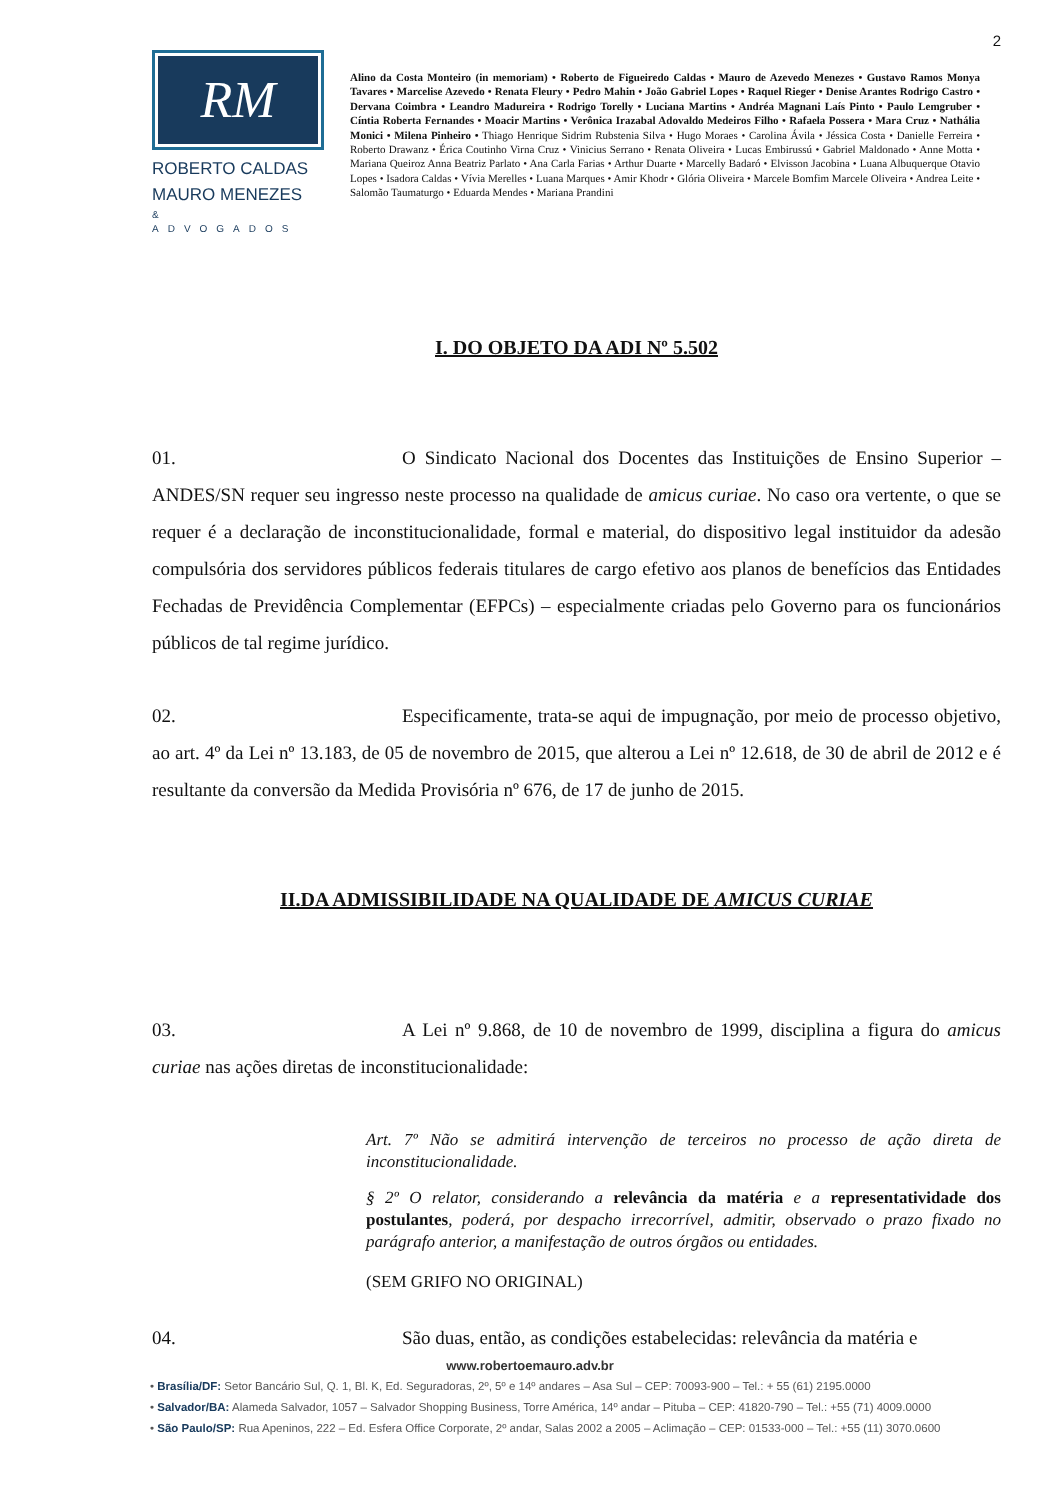2
RM
ROBERTO CALDAS
MAURO MENEZES
& ADVOGADOS
Alino da Costa Monteiro (in memoriam) • Roberto de Figueiredo Caldas • Mauro de Azevedo Menezes • Gustavo Ramos Monya Tavares • Marcelise Azevedo • Renata Fleury • Pedro Mahin • João Gabriel Lopes • Raquel Rieger • Denise Arantes Rodrigo Castro • Dervana Coimbra • Leandro Madureira • Rodrigo Torelly • Luciana Martins • Andréa Magnani Laís Pinto • Paulo Lemgruber • Cíntia Roberta Fernandes • Moacir Martins • Verônica Irazabal Adovaldo Medeiros Filho • Rafaela Possera • Mara Cruz • Nathália Monici • Milena Pinheiro • Thiago Henrique Sidrim Rubstenia Silva • Hugo Moraes • Carolina Ávila • Jéssica Costa • Danielle Ferreira • Roberto Drawanz • Érica Coutinho Virna Cruz • Vinicius Serrano • Renata Oliveira • Lucas Embirussú • Gabriel Maldonado • Anne Motta • Mariana Queiroz Anna Beatriz Parlato • Ana Carla Farias • Arthur Duarte • Marcelly Badaró • Elvisson Jacobina • Luana Albuquerque Otavio Lopes • Isadora Caldas • Vívia Merelles • Luana Marques • Amir Khodr • Glória Oliveira • Marcele Bomfim Marcele Oliveira • Andrea Leite • Salomão Taumaturgo • Eduarda Mendes • Mariana Prandini
I. DO OBJETO DA ADI Nº 5.502
01. O Sindicato Nacional dos Docentes das Instituições de Ensino Superior – ANDES/SN requer seu ingresso neste processo na qualidade de amicus curiae. No caso ora vertente, o que se requer é a declaração de inconstitucionalidade, formal e material, do dispositivo legal instituidor da adesão compulsória dos servidores públicos federais titulares de cargo efetivo aos planos de benefícios das Entidades Fechadas de Previdência Complementar (EFPCs) – especialmente criadas pelo Governo para os funcionários públicos de tal regime jurídico.
02. Especificamente, trata-se aqui de impugnação, por meio de processo objetivo, ao art. 4º da Lei nº 13.183, de 05 de novembro de 2015, que alterou a Lei nº 12.618, de 30 de abril de 2012 e é resultante da conversão da Medida Provisória nº 676, de 17 de junho de 2015.
II.DA ADMISSIBILIDADE NA QUALIDADE DE AMICUS CURIAE
03. A Lei nº 9.868, de 10 de novembro de 1999, disciplina a figura do amicus curiae nas ações diretas de inconstitucionalidade:
Art. 7º Não se admitirá intervenção de terceiros no processo de ação direta de inconstitucionalidade.
§ 2º O relator, considerando a relevância da matéria e a representatividade dos postulantes, poderá, por despacho irrecorrível, admitir, observado o prazo fixado no parágrafo anterior, a manifestação de outros órgãos ou entidades.
(SEM GRIFO NO ORIGINAL)
04. São duas, então, as condições estabelecidas: relevância da matéria e
www.robertoemauro.adv.br
• Brasília/DF: Setor Bancário Sul, Q. 1, Bl. K, Ed. Seguradoras, 2º, 5º e 14º andares – Asa Sul – CEP: 70093-900 – Tel.: + 55 (61) 2195.0000
• Salvador/BA: Alameda Salvador, 1057 – Salvador Shopping Business, Torre América, 14º andar – Pituba – CEP: 41820-790 – Tel.: +55 (71) 4009.0000
• São Paulo/SP: Rua Apeninos, 222 – Ed. Esfera Office Corporate, 2º andar, Salas 2002 a 2005 – Aclimação – CEP: 01533-000 – Tel.: +55 (11) 3070.0600